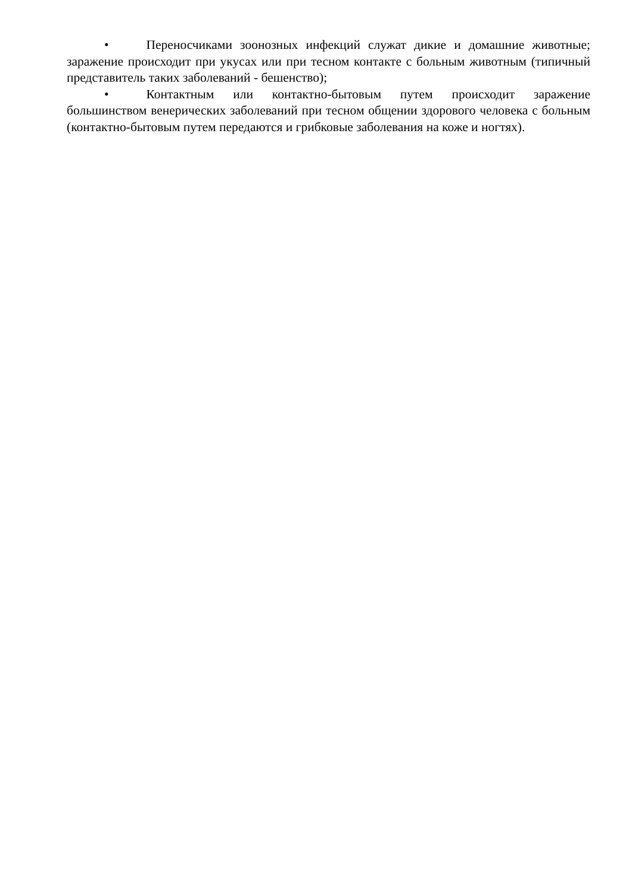• Переносчиками зоонозных инфекций служат дикие и домашние животные; заражение происходит при укусах или при тесном контакте с больным животным (типичный представитель таких заболеваний - бешенство);
• Контактным или контактно-бытовым путем происходит заражение большинством венерических заболеваний при тесном общении здорового человека с больным (контактно-бытовым путем передаются и грибковые заболевания на коже и ногтях).